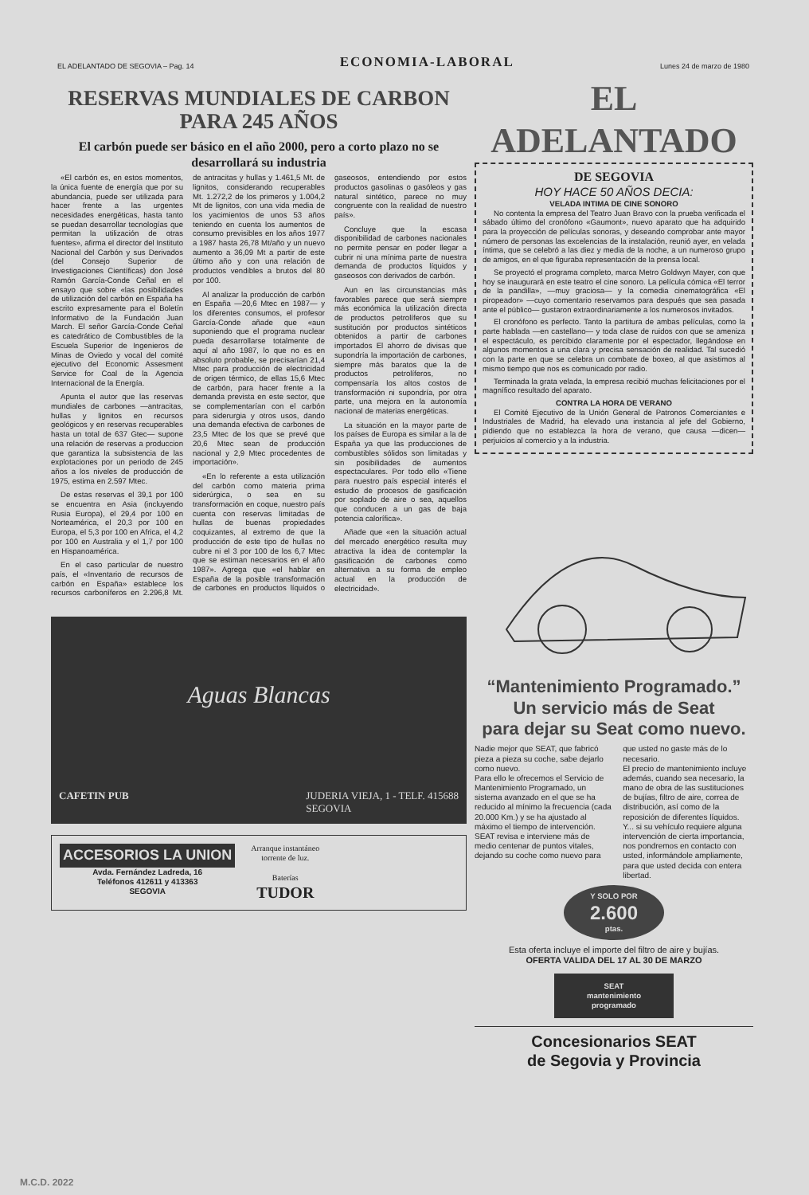EL ADELANTADO DE SEGOVIA – Pag. 14 ECONOMIA-LABORAL Lunes 24 de marzo de 1980
RESERVAS MUNDIALES DE CARBON
PARA 245 AÑOS
El carbón puede ser básico en el año 2000, pero a corto plazo no se desarrollará su industria
«El carbón es, en estos momentos, la única fuente de energía que por su abundancia, puede ser utilizada para hacer frente a las urgentes necesidades energéticas, hasta tanto se puedan desarrollar tecnologías que permitan la utilización de otras fuentes», afirma el director del Instituto Nacional del Carbón y sus Derivados (del Consejo Superior de Investigaciones Científicas) don José Ramón García-Conde Ceñal en el ensayo que sobre «las posibilidades de utilización del carbón en España ha escrito expresamente para el Boletín Informativo de la Fundación Juan March. El señor García-Conde Ceñal es catedrático de Combustibles de la Escuela Superior de Ingenieros de Minas de Oviedo y vocal del comité ejecutivo del Economic Assesment Service for Coal de la Agencia Internacional de la Energía.
Apunta el autor que las reservas mundiales de carbones —antracitas, hullas y lignitos en recursos geológicos y en reservas recuperables hasta un total de 637 Gtec— supone una relación de reservas a produccion que garantiza la subsistencia de las explotaciones por un periodo de 245 años a los niveles de producción de 1975, estima en 2.597 Mtec.
De estas reservas el 39,1 por 100 se encuentra en Asia (incluyendo Rusia Europa), el 29,4 por 100 en Norteamérica, el 20,3 por 100 en Europa, el 5,3 por 100 en Africa, el 4,2 por 100 en Australia y el 1,7 por 100 en Hispanoamérica.
En el caso particular de nuestro país, el «Inventario de recursos de carbón en España» establece los recursos carboníferos en 2.296,8 Mt. de antracitas y hullas y 1.461,5 Mt. de lignitos, considerando recuperables Mt. 1.272,2 de los primeros y 1.004,2 Mt de lignitos, con una vida media de los yacimientos de unos 53 años teniendo en cuenta los aumentos de consumo previsibles en los años 1977 a 1987 hasta 26,78 Mt/año y un nuevo aumento a 36,09 Mt a partir de este último año y con una relación de productos vendibles a brutos del 80 por 100.
Al analizar la producción de carbón en España —20,6 Mtec en 1987— y los diferentes consumos, el profesor García-Conde añade que «aun suponiendo que el programa nuclear pueda desarrollarse totalmente de aquí al año 1987, lo que no es en absoluto probable, se precisarían 21,4 Mtec para producción de electricidad de origen térmico, de ellas 15,6 Mtec de carbón, para hacer frente a la demanda prevista en este sector, que se complementarían con el carbón para siderurgia y otros usos, dando una demanda efectiva de carbones de 23,5 Mtec de los que se prevé que 20,6 Mtec sean de producción nacional y 2,9 Mtec procedentes de importación».
«En lo referente a esta utilización del carbón como materia prima siderúrgica, o sea en su transformación en coque, nuestro país cuenta con reservas limitadas de hullas de buenas propiedades coquizantes, al extremo de que la producción de este tipo de hullas no cubre ni el 3 por 100 de los 6,7 Mtec que se estiman necesarios en el año 1987». Agrega que «el hablar en España de la posible transformación de carbones en productos líquidos o gaseosos, entendiendo por estos productos gasolinas o gasóleos y gas natural sintético, parece no muy congruente con la realidad de nuestro país».
Concluye que la escasa disponibilidad de carbones nacionales no permite pensar en poder llegar a cubrir ni una mínima parte de nuestra demanda de productos líquidos y gaseosos con derivados de carbón.
Aun en las circunstancias más favorables parece que será siempre más económica la utilización directa de productos petrolíferos que su sustitución por productos sintéticos obtenidos a partir de carbones importados El ahorro de divisas que supondría la importación de carbones, siempre más baratos que la de productos petrolíferos, no compensaría los altos costos de transformación ni supondría, por otra parte, una mejora en la autonomía nacional de materias energéticas.
La situación en la mayor parte de los países de Europa es similar a la de España ya que las producciones de combustibles sólidos son limitadas y sin posibilidades de aumentos espectaculares. Por todo ello «Tiene para nuestro país especial interés el estudio de procesos de gasificación por soplado de aire o sea, aquellos que conducen a un gas de baja potencia calorífica».
Añade que «en la situación actual del mercado energético resulta muy atractiva la idea de contemplar la gasificación de carbones como alternativa a su forma de empleo actual en la producción de electricidad».
Aguas Blancas
CAFETIN PUB JUDERIA VIEJA, 1 - TELF. 415688
SEGOVIA
ACCESORIOS LA UNION
Avda. Fernández Ladreda, 16
Teléfonos 412611 y 413363
SEGOVIA
Arranque instantáneo
torrente de luz.
Baterías
TUDOR
EL ADELANTADO
DE SEGOVIA
HOY HACE 50 AÑOS DECIA:
VELADA INTIMA DE CINE SONORO
No contenta la empresa del Teatro Juan Bravo con la prueba verificada el sábado último del cronófono «Gaumont», nuevo aparato que ha adquirido para la proyección de películas sonoras, y deseando comprobar ante mayor número de personas las excelencias de la instalación, reunió ayer, en velada íntima, que se celebró a las diez y media de la noche, a un numeroso grupo de amigos, en el que figuraba representación de la prensa local.
Se proyectó el programa completo, marca Metro Goldwyn Mayer, con que hoy se inaugurará en este teatro el cine sonoro. La película cómica «El terror de la pandilla», —muy graciosa— y la comedia cinematográfica «El piropeador» —cuyo comentario reservamos para después que sea pasada ante el público— gustaron extraordinariamente a los numerosos invitados.
El cronófono es perfecto. Tanto la partitura de ambas películas, como la parte hablada —en castellano— y toda clase de ruidos con que se ameniza el espectáculo, es percibido claramente por el espectador, llegándose en algunos momentos a una clara y precisa sensación de realidad. Tal sucedió con la parte en que se celebra un combate de boxeo, al que asistimos al mismo tiempo que nos es comunicado por radio.
Terminada la grata velada, la empresa recibió muchas felicitaciones por el magnífico resultado del aparato.
CONTRA LA HORA DE VERANO
El Comité Ejecutivo de la Unión General de Patronos Comerciantes e Industriales de Madrid, ha elevado una instancia al jefe del Gobierno, pidiendo que no establezca la hora de verano, que causa —dicen— perjuicios al comercio y a la industria.
“Mantenimiento Programado.”
Un servicio más de Seat
para dejar su Seat como nuevo.
Nadie mejor que SEAT, que fabricó pieza a pieza su coche, sabe dejarlo como nuevo.
Para ello le ofrecemos el Servicio de Mantenimiento Programado, un sistema avanzado en el que se ha reducido al mínimo la frecuencia (cada 20.000 Km.) y se ha ajustado al máximo el tiempo de intervención.
SEAT revisa e interviene más de medio centenar de puntos vitales, dejando su coche como nuevo para
que usted no gaste más de lo necesario.
El precio de mantenimiento incluye además, cuando sea necesario, la mano de obra de las sustituciones de bujías, filtro de aire, correa de distribución, así como de la reposición de diferentes líquidos.
Y... si su vehículo requiere alguna intervención de cierta importancia, nos pondremos en contacto con usted, informándole ampliamente, para que usted decida con entera libertad.
Y SOLO POR
2.600
ptas.
Esta oferta incluye el importe del filtro de aire y bujías.
OFERTA VALIDA DEL 17 AL 30 DE MARZO
SEAT
mantenimiento
programado
Concesionarios SEAT
de Segovia y Provincia
M.C.D. 2022